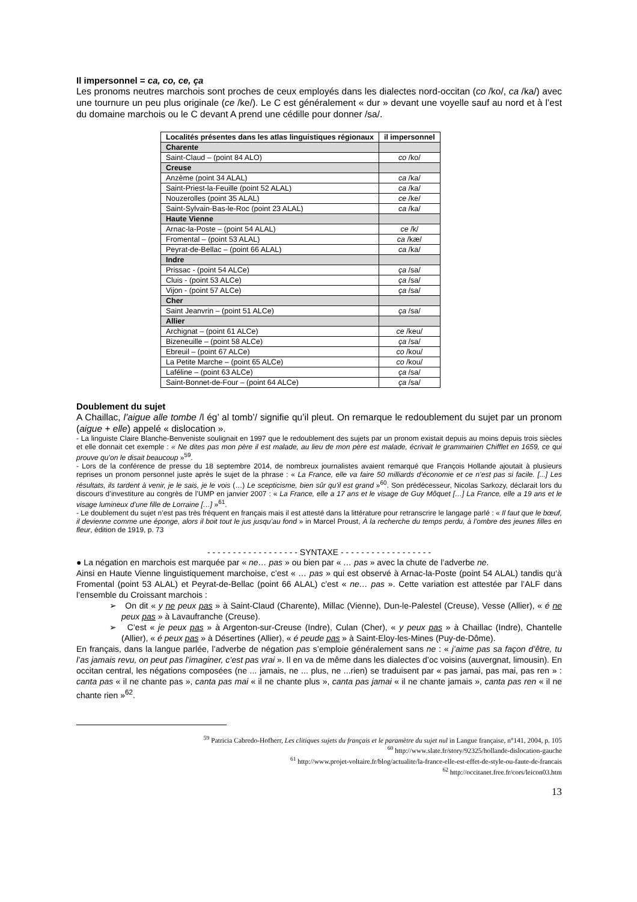Il impersonnel = ca, co, ce, ça
Les pronoms neutres marchois sont proches de ceux employés dans les dialectes nord-occitan (co /ko/, ca /ka/) avec une tournure un peu plus originale (ce /ke/). Le C est généralement « dur » devant une voyelle sauf au nord et à l’est du domaine marchois ou le C devant A prend une cédille pour donner /sa/.
| Localités présentes dans les atlas linguistiques régionaux | il impersonnel |
| --- | --- |
| Charente | |
| Saint-Claud – (point 84 ALO) | co /ko/ |
| Creuse | |
| Anzème (point 34 ALAL) | ca /ka/ |
| Saint-Priest-la-Feuille (point 52 ALAL) | ca /ka/ |
| Nouzerolles (point 35 ALAL) | ce /ke/ |
| Saint-Sylvain-Bas-le-Roc (point 23 ALAL) | ca /ka/ |
| Haute Vienne | |
| Arnac-la-Poste – (point 54 ALAL) | ce /k/ |
| Fromental – (point 53 ALAL) | ca /kæ/ |
| Peyrat-de-Bellac – (point 66 ALAL) | ca /ka/ |
| Indre | |
| Prissac - (point 54 ALCe) | ça /sa/ |
| Cluis - (point 53 ALCe) | ça /sa/ |
| Vijon - (point 57 ALCe) | ça /sa/ |
| Cher | |
| Saint Jeanvrin – (point 51 ALCe) | ça /sa/ |
| Allier | |
| Archignat – (point 61 ALCe) | ce /keu/ |
| Bizeneuille – (point 58 ALCe) | ça /sa/ |
| Ebreuil – (point 67 ALCe) | co /kou/ |
| La Petite Marche – (point 65 ALCe) | co /kou/ |
| Laféline – (point 63 ALCe) | ça /sa/ |
| Saint-Bonnet-de-Four – (point 64 ALCe) | ça /sa/ |
Doublement du sujet
A Chaillac, l’aigue alle tombe /l ég’ al tomb’/ signifie qu’il pleut. On remarque le redoublement du sujet par un pronom (aigue + elle) appelé « dislocation ».
- La linguiste Claire Blanche-Benveniste soulignait en 1997 que le redoublement des sujets par un pronom existait depuis au moins depuis trois siècles et elle donnait cet exemple : « Ne dites pas mon père il est malade, au lieu de mon père est malade, écrivait le grammairien Chifflet en 1659, ce qui prouve qu’on le disait beaucoup »<sup>59</sup>.
- Lors de la conférence de presse du 18 septembre 2014, de nombreux journalistes avaient remarqué que François Hollande ajoutait à plusieurs reprises un pronom personnel juste après le sujet de la phrase : « La France, elle va faire 50 milliards d’économie et ce n’est pas si facile. [...] Les résultats, ils tardent à venir, je le sais, je le vois (…) Le scepticisme, bien sûr qu'il est grand »<sup>60</sup>. Son prédécesseur, Nicolas Sarkozy, déclarait lors du discours d’investiture au congrès de l’UMP en janvier 2007 : « La France, elle a 17 ans et le visage de Guy Môquet […] La France, elle a 19 ans et le visage lumineux d’une fille de Lorraine […] »<sup>61</sup>.
- Le doublement du sujet n’est pas très fréquent en français mais il est attesté dans la littérature pour retranscrire le langage parlé : « Il faut que le bœuf, il devienne comme une éponge, alors il boit tout le jus jusqu’au fond » in Marcel Proust, À la recherche du temps perdu, à l’ombre des jeunes filles en fleur, édition de 1919, p. 73
- - - - - - - - - - - - - - - - - - SYNTAXE - - - - - - - - - - - - - - - - - -
● La négation en marchois est marquée par « ne… pas » ou bien par « … pas » avec la chute de l’adverbe ne.
Ainsi en Haute Vienne linguistiquement marchoise, c’est « … pas » qui est observé à Arnac-la-Poste (point 54 ALAL) tandis qu‘à Fromental (point 53 ALAL) et Peyrat-de-Bellac (point 66 ALAL) c’est « ne… pas ». Cette variation est attestée par l’ALF dans l’ensemble du Croissant marchois :
➢ On dit « y ne peux pas » à Saint-Claud (Charente), Millac (Vienne), Dun-le-Palestel (Creuse), Vesse (Allier), « é ne peux pas » à Lavaufranche (Creuse).
➢ C’est « je peux pas » à Argenton-sur-Creuse (Indre), Culan (Cher), « y peux pas » à Chaillac (Indre), Chantelle (Allier), « é peux pas » à Désertines (Allier), « é peude pas » à Saint-Eloy-les-Mines (Puy-de-Dôme).
En français, dans la langue parlée, l’adverbe de négation pas s’emploie généralement sans ne : « j’aime pas sa façon d’être, tu l’as jamais revu, on peut pas l’imaginer, c’est pas vrai ». Il en va de même dans les dialectes d’oc voisins (auvergnat, limousin). En occitan central, les négations composées (ne ... jamais, ne ... plus, ne ...rien) se traduisent par « pas jamai, pas mai, pas ren » : canta pas « il ne chante pas », canta pas mai « il ne chante plus », canta pas jamai « il ne chante jamais », canta pas ren « il ne chante rien »<sup>62</sup>.
<sup>59</sup> Patricia Cabredo-Hofherr, Les clitiques sujets du français et le paramètre du sujet nul in Langue française, n°141, 2004, p. 105
<sup>60</sup> http://www.slate.fr/story/92325/hollande-dislocation-gauche
<sup>61</sup> http://www.projet-voltaire.fr/blog/actualite/la-france-elle-est-effet-de-style-ou-faute-de-francais
<sup>62</sup> http://occitanet.free.fr/cors/leicon03.htm
13